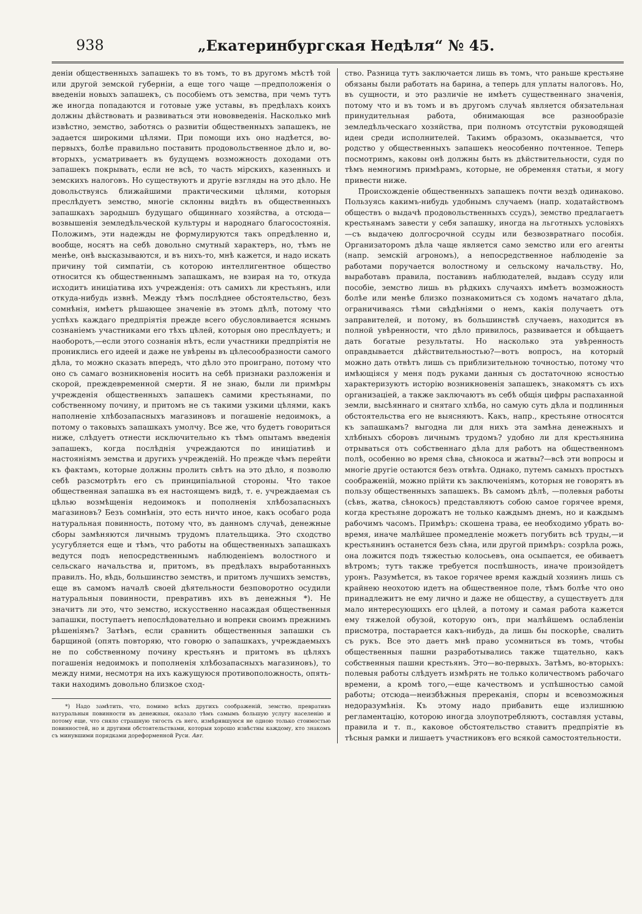938 „Екатеринбургская Недѣля“ № 45.
деніи общественныхъ запашекъ то въ томъ, то въ другомъ мѣстѣ той или другой земской губерніи, а еще того чаще —предположенія о введеніи новыхъ запашекъ, съ пособіемъ отъ земства, при чемъ тутъ же иногда попадаются и готовые уже уставы, въ предѣлахъ коихъ должны дѣйствовать и развиваться эти нововведенія. Насколько мнѣ извѣстно, земство, заботясь о развитіи общественныхъ запашекъ, не задается широкими цѣлями. При помощи ихъ оно надѣется, во-первыхъ, болѣе правильно поставить продовольственное дѣло и, во-вторыхъ, усматриваетъ въ будущемъ возможность доходами отъ запашекъ покрывать, если не всѣ, то часть мірскихъ, казенныхъ и земскихъ налоговъ. Но существуютъ и другіе взгляды на это дѣло. Не довольствуясь ближайшими практическими цѣлями, которыя преслѣдуетъ земство, многіе склонны видѣть въ общественныхъ запашкахъ зародышъ будущаго общиннаго хозяйства, а отсюда—возвышенія земледѣльческой культуры и народнаго благосостоянія. Положимъ, эти надежды не формулируются такъ опредѣленно и, вообще, носятъ на себѣ довольно смутный характеръ, но, тѣмъ не менѣе, онѣ высказываются, и въ нихъ-то, мнѣ кажется, и надо искать причину той симпатіи, съ которою интеллигентное общество относится къ общественнымъ запашкамъ, не взирая на то, откуда исходитъ иниціатива ихъ учрежденія: отъ самихъ ли крестьянъ, или откуда-нибудь извнѣ. Между тѣмъ послѣднее обстоятельство, безъ сомнѣнія, имѣетъ рѣшающее значеніе въ этомъ дѣлѣ, потому что успѣхъ каждаго предпріятія прежде всего обусловливается яснымъ сознаніемъ участниками его тѣхъ цѣлей, которыя оно преслѣдуетъ; и наоборотъ,—если этого сознанія нѣтъ, если участники предпріятія не прониклись его идеей и даже не увѣрены въ цѣлесообразности самого дѣла, то можно сказать впередъ, что дѣло это проиграно, потому что оно съ самаго возникновенія носитъ на себѣ признаки разложенія и скорой, преждевременной смерти. Я не знаю, были ли примѣры учрежденія общественныхъ запашекъ самими крестьянами, по собственному почину, и притомъ не съ такими узкими цѣлями, какъ наполненіе хлѣбозапасныхъ магазиновъ и погашеніе недоимокъ, а потому о таковыхъ запашкахъ умолчу. Все же, что будетъ говориться ниже, слѣдуетъ отнести исключительно къ тѣмъ опытамъ введенія запашекъ, когда послѣднія учреждаются по иниціативѣ и настояніямъ земства и другихъ учрежденій. Но прежде чѣмъ перейти къ фактамъ, которые должны пролить свѣтъ на это дѣло, я позволю себѣ разсмотрѣть его съ принципіальной стороны. Что такое общественная запашка въ ея настоящемъ видѣ, т. е. учреждаемая съ цѣлью возмѣщенія недоимокъ и пополненія хлѣбозапасныхъ магазиновъ? Безъ сомнѣнія, это есть ничто иное, какъ особаго рода натуральная повинность, потому что, въ данномъ случаѣ, денежные сборы замѣняются личнымъ трудомъ плательщика. Это сходство усугубляется еще и тѣмъ, что работы на общественныхъ запашкахъ ведутся подъ непосредственнымъ наблюденіемъ волостного и сельскаго начальства и, притомъ, въ предѣлахъ выработанныхъ правилъ. Но, вѣдь, большинство земствъ, и притомъ лучшихъ земствъ, еще въ самомъ началѣ своей дѣятельности безповоротно осудили натуральныя повинности, превративъ ихъ въ денежныя *). Не значитъ ли это, что земство, искусственно насаждая общественныя запашки, поступаетъ непослѣдовательно и вопреки своимъ прежнимъ рѣшеніямъ? Затѣмъ, если сравнить общественныя запашки съ барщиной (опять повторяю, что говорю о запашкахъ, учреждаемыхъ не по собственному почину крестьянъ и притомъ въ цѣляхъ погашенія недоимокъ и пополненія хлѣбозапасныхъ магазиновъ), то между ними, несмотря на ихъ кажущуюся противоположность, опять-таки находимъ довольно близкое сход-
*) Надо замѣтить, что, помимо всѣхъ другихъ соображеній, земство, превративъ натуральныя повинности въ денежныя, оказало тѣмъ самымъ большую услугу населенію и потому еще, что сняло страшную тягость съ него, измѣрявшуюся не одною только стоимостью повинностей, но и другими обстоятельствами, которыя хорошо извѣстны каждому, кто знакомъ съ минувшими порядками дореформенной Руси. Авт.
ство. Разница тутъ заключается лишь въ томъ, что раньше крестьяне обязаны были работать на барина, а теперь для уплаты налоговъ. Но, въ сущности, и это различіе не имѣетъ существеннаго значенія, потому что и въ томъ и въ другомъ случаѣ является обязательная принудительная работа, обнимающая все разнообразіе земледѣльческаго хозяйства, при полномъ отсутствіи руководящей идеи среди исполнителей. Такимъ образомъ, оказывается, что родство у общественныхъ запашекъ неособенно почтенное. Теперь посмотримъ, каковы онѣ должны быть въ дѣйствительности, судя по тѣмъ немногимъ примѣрамъ, которые, не обременяя статьи, я могу привести ниже.
Происхожденіе общественныхъ запашекъ почти вездѣ одинаково. Пользуясь какимъ-нибудь удобнымъ случаемъ (напр. ходатайствомъ обществъ о выдачѣ продовольственныхъ ссудъ), земство предлагаетъ крестьянамъ завести у себя запашку, иногда на льготныхъ условіяхъ—съ выдачею долгосрочной ссуды или безвозвратнаго пособія. Организаторомъ дѣла чаще является само земство или его агенты (напр. земскій агрономъ), а непосредственное наблюденіе за работами поручается волостному и сельскому начальству. Но, выработавъ правила, поставивъ наблюдателей, выдавъ ссуду или пособіе, земство лишь въ рѣдкихъ случаяхъ имѣетъ возможность болѣе или менѣе близко познакомиться съ ходомъ начатаго дѣла, ограничиваясь тѣми свѣдѣніями о немъ, какія получаетъ отъ заправителей, и потому, въ большинствѣ случаевъ, находится въ полной увѣренности, что дѣло привилось, развивается и обѣщаетъ дать богатые результаты. Но насколько эта увѣренность оправдывается дѣйствительностью?—вотъ вопросъ, на который можно дать отвѣтъ лишь съ приблизительною точностью, потому что имѣющіяся у меня подъ руками данныя съ достаточною ясностью характеризуютъ исторію возникновенія запашекъ, знакомятъ съ ихъ организаціей, а также заключаютъ въ себѣ общія цифры распаханной земли, высѣяннаго и снятаго хлѣба, но самую суть дѣла и подлинныя обстоятельства его не выясняютъ. Какъ, напр., крестьяне относятся къ запашкамъ? выгодна ли для нихъ эта замѣна денежныхъ и хлѣбныхъ сборовъ личнымъ трудомъ? удобно ли для крестьянина отрываться отъ собственнаго дѣла для работъ на общественномъ полѣ, особенно во время сѣва, сѣнокоса и жатвы?—всѣ эти вопросы и многіе другіе остаются безъ отвѣта. Однако, путемъ самыхъ простыхъ соображеній, можно прійти къ заключеніямъ, которыя не говорятъ въ пользу общественныхъ запашекъ. Въ самомъ дѣлѣ, —полевыя работы (сѣвъ, жатва, сѣнокосъ) представляютъ собою самое горячее время, когда крестьяне дорожатъ не только каждымъ днемъ, но и каждымъ рабочимъ часомъ. Примѣръ: скошена трава, ее необходимо убрать во-время, иначе малѣйшее промедленіе можетъ погубить всѣ труды,—и крестьянинъ останется безъ сѣна, или другой примѣръ: созрѣла рожь, она ложится подъ тяжестью колосьевъ, она осыпается, ее обиваетъ вѣтромъ; тутъ также требуется поспѣшность, иначе произойдетъ уронъ. Разумѣется, въ такое горячее время каждый хозяинъ лишь съ крайнею неохотою идетъ на общественное поле, тѣмъ болѣе что оно принадлежитъ не ему лично и даже не обществу, а существуетъ для мало интересующихъ его цѣлей, а потому и самая работа кажется ему тяжелой обузой, которую онъ, при малѣйшемъ ослабленіи присмотра, постарается какъ-нибудь, да лишь бы поскорѣе, свалить съ рукъ. Все это даетъ мнѣ право усомниться въ томъ, чтобы общественныя пашни разработывались также тщательно, какъ собственныя пашни крестьянъ. Это—во-первыхъ. Затѣмъ, во-вторыхъ: полевыя работы слѣдуетъ измѣрять не только количествомъ рабочаго времени, а кромѣ того,—еще качествомъ и успѣшностью самой работы; отсюда—неизбѣжныя пререканія, споры и всевозможныя недоразумѣнія. Къ этому надо прибавить еще излишнюю регламентацію, которою иногда злоупотребляютъ, составляя уставы, правила и т. п., каковое обстоятельство ставитъ предпріятіе въ тѣсныя рамки и лишаетъ участниковъ его всякой самостоятельности.